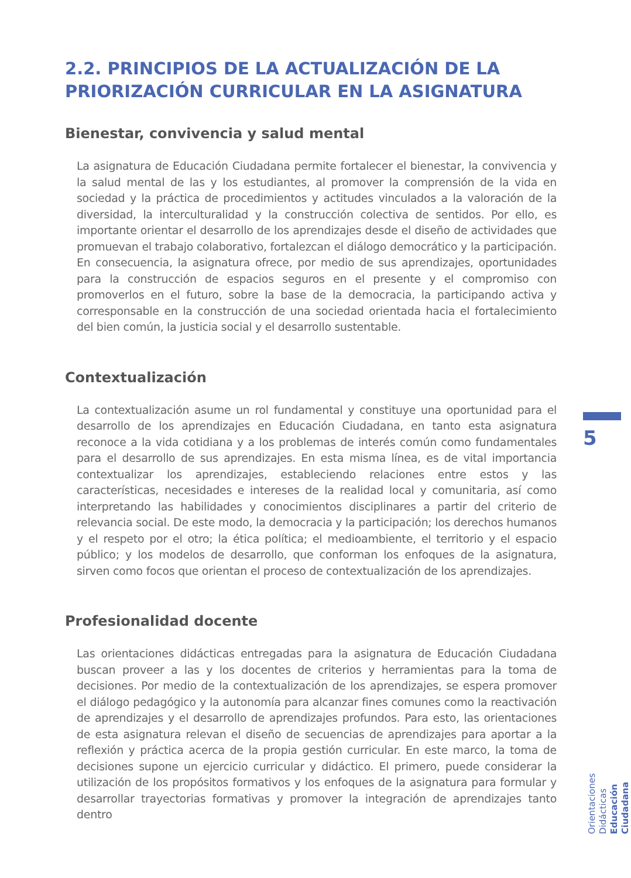2.2. PRINCIPIOS DE LA ACTUALIZACIÓN DE LA PRIORIZACIÓN CURRICULAR EN LA ASIGNATURA
Bienestar, convivencia y salud mental
La asignatura de Educación Ciudadana permite fortalecer el bienestar, la convivencia y la salud mental de las y los estudiantes, al promover la comprensión de la vida en sociedad y la práctica de procedimientos y actitudes vinculados a la valoración de la diversidad, la interculturalidad y la construcción colectiva de sentidos. Por ello, es importante orientar el desarrollo de los aprendizajes desde el diseño de actividades que promuevan el trabajo colaborativo, fortalezcan el diálogo democrático y la participación. En consecuencia, la asignatura ofrece, por medio de sus aprendizajes, oportunidades para la construcción de espacios seguros en el presente y el compromiso con promoverlos en el futuro, sobre la base de la democracia, la participando activa y corresponsable en la construcción de una sociedad orientada hacia el fortalecimiento del bien común, la justicia social y el desarrollo sustentable.
Contextualización
La contextualización asume un rol fundamental y constituye una oportunidad para el desarrollo de los aprendizajes en Educación Ciudadana, en tanto esta asignatura reconoce a la vida cotidiana y a los problemas de interés común como fundamentales para el desarrollo de sus aprendizajes. En esta misma línea, es de vital importancia contextualizar los aprendizajes, estableciendo relaciones entre estos y las características, necesidades e intereses de la realidad local y comunitaria, así como interpretando las habilidades y conocimientos disciplinares a partir del criterio de relevancia social. De este modo, la democracia y la participación; los derechos humanos y el respeto por el otro; la ética política; el medioambiente, el territorio y el espacio público; y los modelos de desarrollo, que conforman los enfoques de la asignatura, sirven como focos que orientan el proceso de contextualización de los aprendizajes.
Profesionalidad docente
Las orientaciones didácticas entregadas para la asignatura de Educación Ciudadana buscan proveer a las y los docentes de criterios y herramientas para la toma de decisiones. Por medio de la contextualización de los aprendizajes, se espera promover el diálogo pedagógico y la autonomía para alcanzar fines comunes como la reactivación de aprendizajes y el desarrollo de aprendizajes profundos. Para esto, las orientaciones de esta asignatura relevan el diseño de secuencias de aprendizajes para aportar a la reflexión y práctica acerca de la propia gestión curricular. En este marco, la toma de decisiones supone un ejercicio curricular y didáctico. El primero, puede considerar la utilización de los propósitos formativos y los enfoques de la asignatura para formular y desarrollar trayectorias formativas y promover la integración de aprendizajes tanto dentro
5
Orientaciones Didácticas
Educación Ciudadana